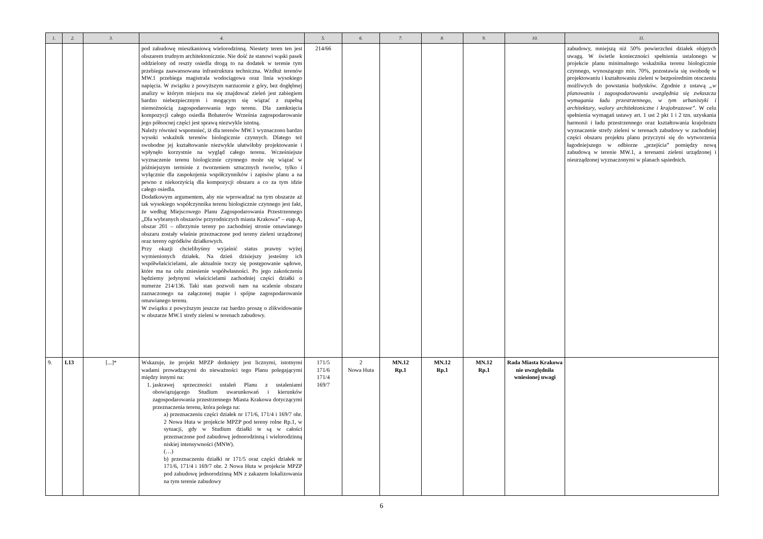| 1. | 2. | 3. | 4. | 5. | 6. | 7. | 8. | 9. | 10. | 11. |
| --- | --- | --- | --- | --- | --- | --- | --- | --- | --- | --- |
| | | | pod zabudowę mieszkaniową wielorodzinną. Niestety teren ten jest obszarem trudnym architektonicznie. Nie dość że stanowi wąski pasek oddzielony od reszty osiedla drogą to na dodatek w terenie tym przebiega zaawansowana infrastruktura techniczna. Wzdłuż terenów MW.1 przebiega magistrala wodociągowa oraz linia wysokiego napięcia. W związku z powyższym narzucenie z góry, bez dogłębnej analizy w którym miejscu ma się znajdować zieleń jest zabiegiem bardzo niebezpiecznym i mogącym się wiązać z zupełną niemożnością zagospodarowania tego terenu. Dla zamknięcia kompozycji całego osiedla Bohaterów Września zagospodarowanie jego północnej części jest sprawą niezwykle istotną. Należy również wspomnieć, iż dla terenów MW.1 wyznaczono bardzo wysoki wskaźnik terenów biologicznie czynnych. Dlatego też swobodne jej kształtowanie niezwykle ułatwiłoby projektowanie i wpłynęło korzystnie na wygląd całego terenu. Wcześniejsze wyznaczenie terenu biologicznie czynnego może się wiązać w późniejszym terminie z tworzeniem sztucznych tworów, tylko i wyłącznie dla zaspokojenia współczynników i zapisów planu a na pewno z niekorzyścią dla kompozycji obszaru a co za tym idzie całego osiedla. Dodatkowym argumentem, aby nie wprowadzać na tym obszarze aż tak wysokiego współczynnika terenu biologicznie czynnego jest fakt, że według Miejscowego Planu Zagospodarowania Przestrzennego „Dla wybranych obszarów przyrodniczych miasta Krakowa” – etap A, obszar 201 – olbrzymie tereny po zachodniej stronie omawianego obszaru zostały właśnie przeznaczone pod tereny zieleni urządzonej oraz tereny ogródków działkowych. Przy okazji chcielibyśmy wyjaśnić status prawny wyżej wymienionych działek. Na dzień dzisiejszy jesteśmy ich współwłaścicielami, ale aktualnie toczy się postępowanie sądowe, które ma na celu zniesienie współwłasności. Po jego zakończeniu będziemy jedynymi właścicielami zachodniej części działki o numerze 214/136. Taki stan pozwoli nam na scalenie obszaru zaznaczonego na załączonej mapie i spójne zagospodarowanie omawianego terenu. W związku z powyższym jeszcze raz bardzo proszę o zlikwidowanie w obszarze MW.1 strefy zieleni w terenach zabudowy. | 214/66 | | | | | | zabudowy, mniejszą niż 50% powierzchni działek objętych uwagą. W świetle konieczności spełnienia ustalonego w projekcie planu minimalnego wskaźnika terenu biologicznie czynnego, wynoszącego min. 70%, pozostawia się swobodę w projektowaniu i kształtowaniu zieleni w bezpośrednim otoczeniu możliwych do powstania budynków. Zgodnie z ustawą „w planowaniu i zagospodarowaniu uwzględnia się zwłaszcza wymagania ładu przestrzennego, w tym urbanistyki i architektury, walory architektoniczne i krajobrazowe” . W celu spełnienia wymagań ustawy art. 1 ust 2 pkt 1 i 2 tzn. uzyskania harmonii i ładu przestrzennego oraz kształtowania krajobrazu wyznaczenie strefy zieleni w terenach zabudowy w zachodniej części obszaru projektu planu przyczyni się do wytworzenia łagodniejszego w odbiorze „przejścia” pomiędzy nową zabudową w terenie MW.1, a terenami zieleni urządzonej i nieurządzonej wyznaczonymi w planach sąsiednich. |
| 9. | I.13 | [...]* | Wskazuje, że projekt MPZP dotknięty jest licznymi, istotnymi wadami prowadzącymi do nieważności tego Planu polegającymi między innymi na: 1. jaskrawej sprzeczności ustaleń Planu z ustaleniami obowiązującego Studium uwarunkowań i kierunków zagospodarowania przestrzennego Miasta Krakowa dotyczącymi przeznaczenia terenu, która polega na: a) przeznaczeniu części działek nr 171/6, 171/4 i 169/7 obr. 2 Nowa Huta w projekcie MPZP pod tereny rolne Rp.1, w sytuacji, gdy w Studium działki te są w całości przeznaczone pod zabudowę jednorodzinną i wielorodzinną niskiej intensywności (MNW). (…) b) przeznaczeniu działki nr 171/5 oraz części działek nr 171/6, 171/4 i 169/7 obr. 2 Nowa Huta w projekcie MPZP pod zabudowę jednorodzinną MN z zakazem lokalizowania na tym terenie zabudowy | 171/5 171/6 171/4 169/7 | 2 Nowa Huta | MN.12 Rp.1 | MN.12 Rp.1 | MN.12 Rp.1 | Rada Miasta Krakowa nie uwzględniła wniesionej uwagi | |
6